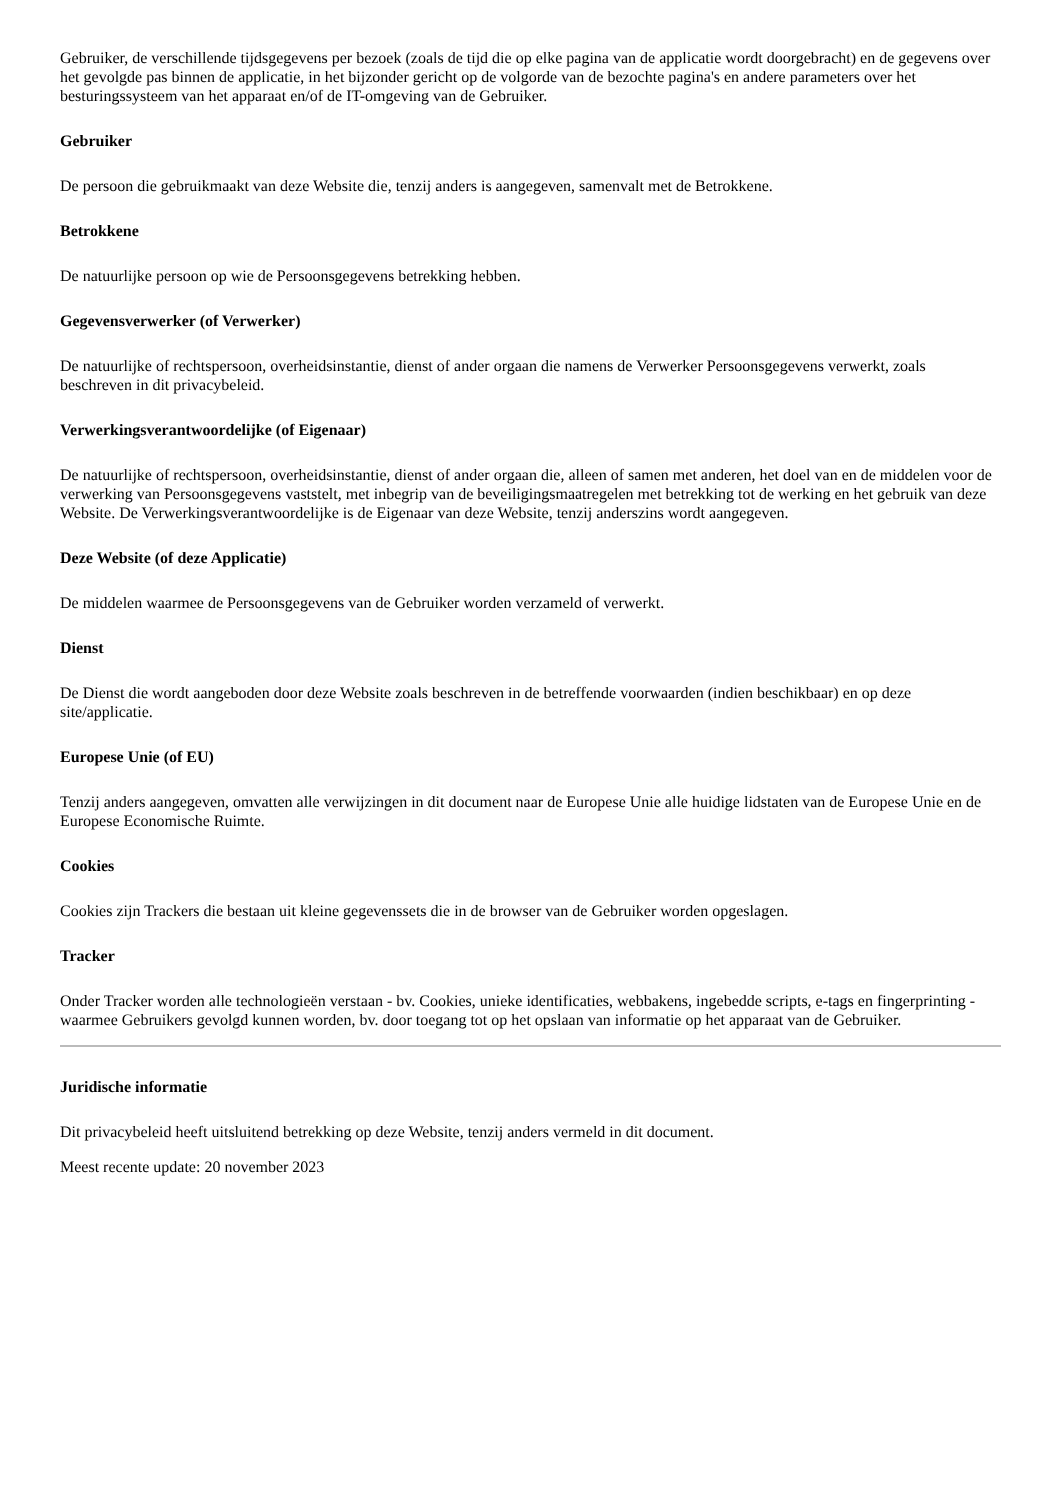Gebruiker, de verschillende tijdsgegevens per bezoek (zoals de tijd die op elke pagina van de applicatie wordt doorgebracht) en de gegevens over het gevolgde pas binnen de applicatie, in het bijzonder gericht op de volgorde van de bezochte pagina's en andere parameters over het besturingssysteem van het apparaat en/of de IT-omgeving van de Gebruiker.
Gebruiker
De persoon die gebruikmaakt van deze Website die, tenzij anders is aangegeven, samenvalt met de Betrokkene.
Betrokkene
De natuurlijke persoon op wie de Persoonsgegevens betrekking hebben.
Gegevensverwerker (of Verwerker)
De natuurlijke of rechtspersoon, overheidsinstantie, dienst of ander orgaan die namens de Verwerker Persoonsgegevens verwerkt, zoals beschreven in dit privacybeleid.
Verwerkingsverantwoordelijke (of Eigenaar)
De natuurlijke of rechtspersoon, overheidsinstantie, dienst of ander orgaan die, alleen of samen met anderen, het doel van en de middelen voor de verwerking van Persoonsgegevens vaststelt, met inbegrip van de beveiligingsmaatregelen met betrekking tot de werking en het gebruik van deze Website. De Verwerkingsverantwoordelijke is de Eigenaar van deze Website, tenzij anderszins wordt aangegeven.
Deze Website (of deze Applicatie)
De middelen waarmee de Persoonsgegevens van de Gebruiker worden verzameld of verwerkt.
Dienst
De Dienst die wordt aangeboden door deze Website zoals beschreven in de betreffende voorwaarden (indien beschikbaar) en op deze site/applicatie.
Europese Unie (of EU)
Tenzij anders aangegeven, omvatten alle verwijzingen in dit document naar de Europese Unie alle huidige lidstaten van de Europese Unie en de Europese Economische Ruimte.
Cookies
Cookies zijn Trackers die bestaan uit kleine gegevenssets die in de browser van de Gebruiker worden opgeslagen.
Tracker
Onder Tracker worden alle technologieën verstaan - bv. Cookies, unieke identificaties, webbakens, ingebedde scripts, e-tags en fingerprinting - waarmee Gebruikers gevolgd kunnen worden, bv. door toegang tot op het opslaan van informatie op het apparaat van de Gebruiker.
Juridische informatie
Dit privacybeleid heeft uitsluitend betrekking op deze Website, tenzij anders vermeld in dit document.
Meest recente update: 20 november 2023